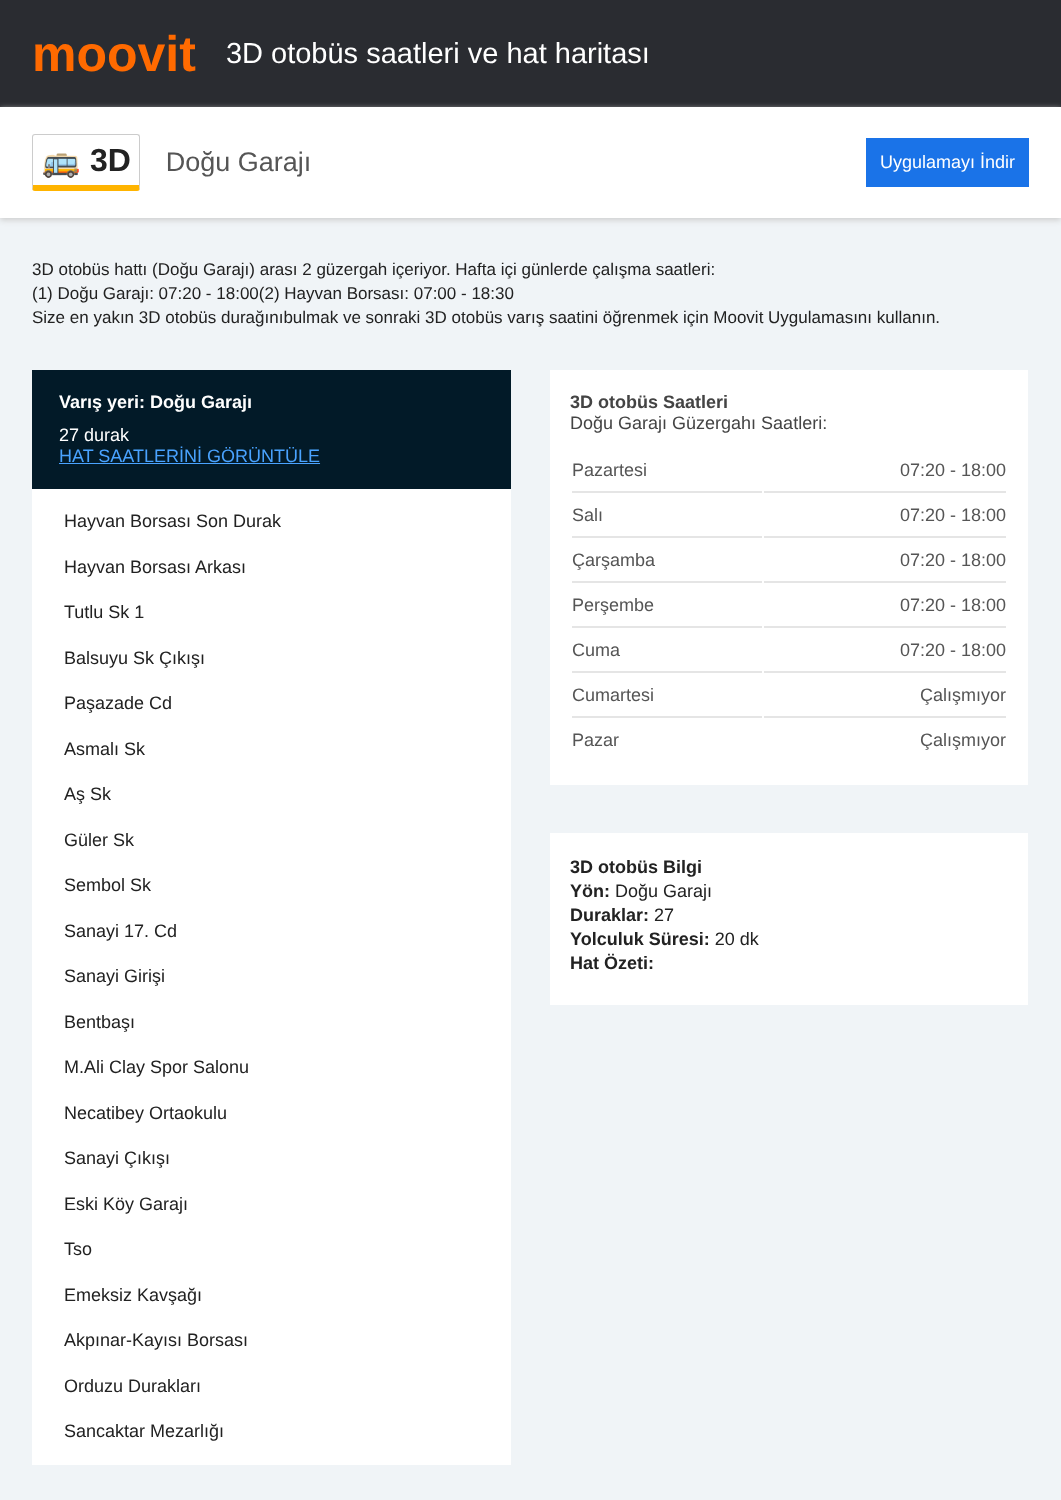moovit
3D otobüs saatleri ve hat haritası
🚌 3D
Doğu Garajı
Uygulamayı İndir
3D otobüs hattı (Doğu Garajı) arası 2 güzergah içeriyor. Hafta içi günlerde çalışma saatleri:
(1) Doğu Garajı: 07:20 - 18:00(2) Hayvan Borsası: 07:00 - 18:30
Size en yakın 3D otobüs durağınıbulmak ve sonraki 3D otobüs varış saatini öğrenmek için Moovit Uygulamasını kullanın.
Varış yeri: Doğu Garajı
27 durak
HAT SAATLERİNİ GÖRÜNTÜLE
Hayvan Borsası Son Durak
Hayvan Borsası Arkası
Tutlu Sk 1
Balsuyu Sk Çıkışı
Paşazade Cd
Asmalı Sk
Aş Sk
Güler Sk
Sembol Sk
Sanayi 17. Cd
Sanayi Girişi
Bentbaşı
M.Ali Clay Spor Salonu
Necatibey Ortaokulu
Sanayi Çıkışı
Eski Köy Garajı
Tso
Emeksiz Kavşağı
Akpınar-Kayısı Borsası
Orduzu Durakları
Sancaktar Mezarlığı
3D otobüs Saatleri
Doğu Garajı Güzergahı Saatleri:
| Pazartesi | 07:20 - 18:00 |
| Salı | 07:20 - 18:00 |
| Çarşamba | 07:20 - 18:00 |
| Perşembe | 07:20 - 18:00 |
| Cuma | 07:20 - 18:00 |
| Cumartesi | Çalışmıyor |
| Pazar | Çalışmıyor |
3D otobüs Bilgi
Yön: Doğu Garajı
Duraklar: 27
Yolculuk Süresi: 20 dk
Hat Özeti: